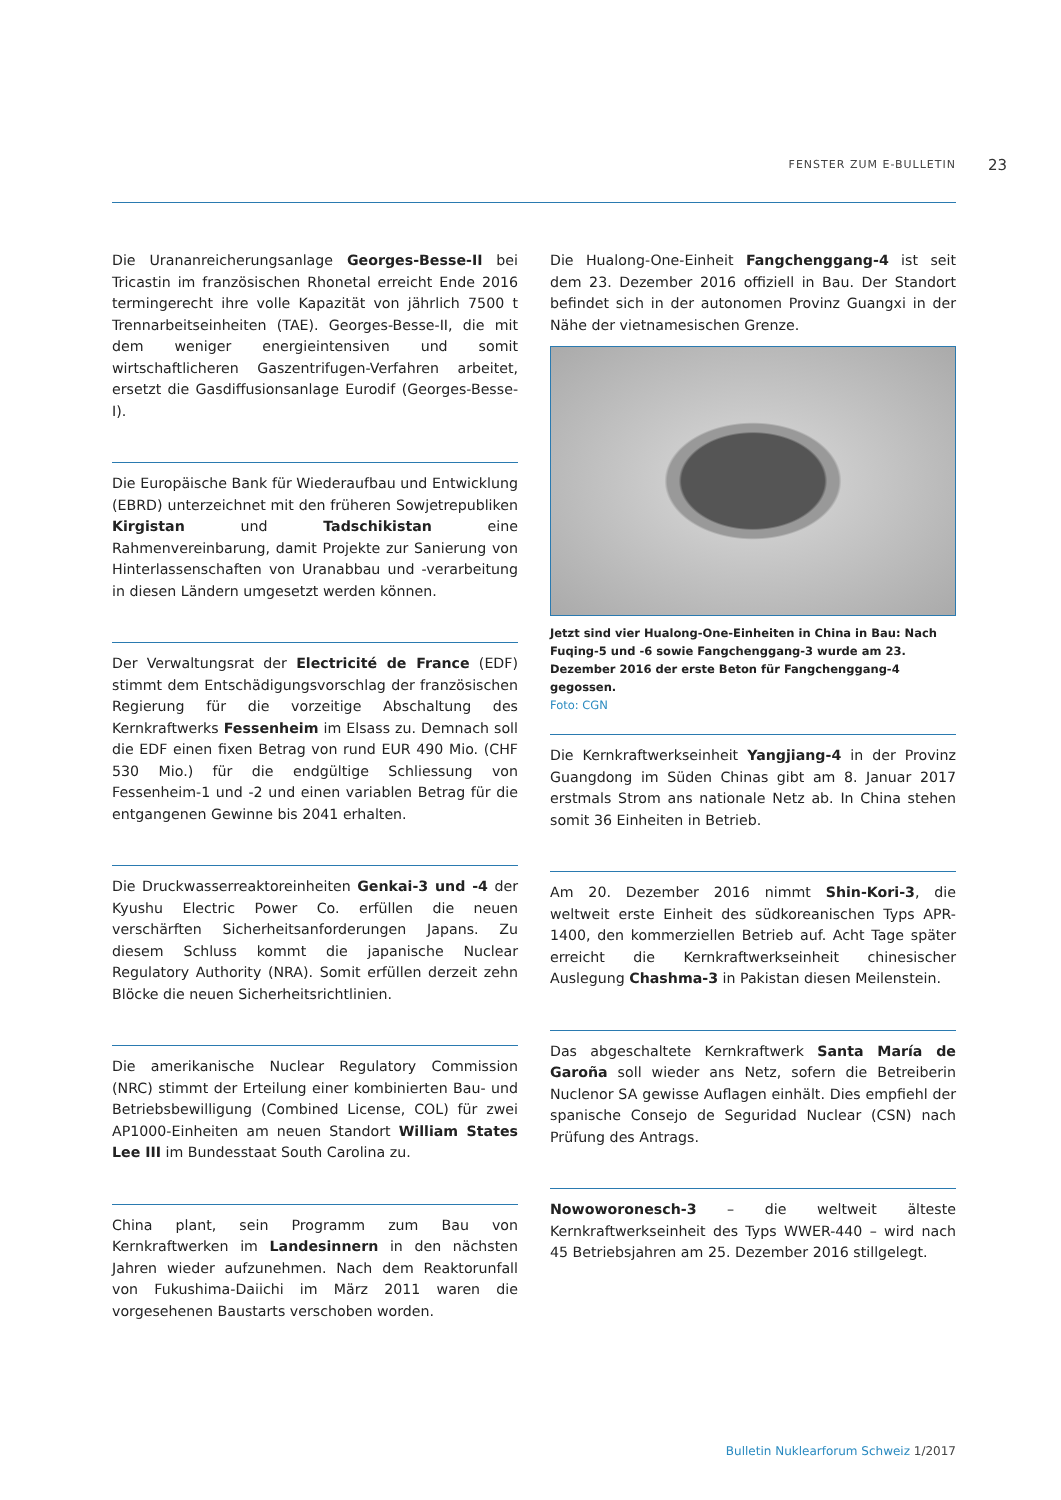FENSTER ZUM E-BULLETIN 23
Die Urananreicherungsanlage Georges-Besse-II bei Tricastin im französischen Rhonetal erreicht Ende 2016 termingerecht ihre volle Kapazität von jährlich 7500 t Trennarbeitseinheiten (TAE). Georges-Besse-II, die mit dem weniger energieintensiven und somit wirtschaftlicheren Gaszentrifugen-Verfahren arbeitet, ersetzt die Gasdiffusionsanlage Eurodif (Georges-Besse-I).
Die Europäische Bank für Wiederaufbau und Entwicklung (EBRD) unterzeichnet mit den früheren Sowjetrepubliken Kirgistan und Tadschikistan eine Rahmenvereinbarung, damit Projekte zur Sanierung von Hinterlassenschaften von Uranabbau und -verarbeitung in diesen Ländern umgesetzt werden können.
Der Verwaltungsrat der Electricité de France (EDF) stimmt dem Entschädigungsvorschlag der französischen Regierung für die vorzeitige Abschaltung des Kernkraftwerks Fessenheim im Elsass zu. Demnach soll die EDF einen fixen Betrag von rund EUR 490 Mio. (CHF 530 Mio.) für die endgültige Schliessung von Fessenheim-1 und -2 und einen variablen Betrag für die entgangenen Gewinne bis 2041 erhalten.
Die Druckwasserreaktoreinheiten Genkai-3 und -4 der Kyushu Electric Power Co. erfüllen die neuen verschärften Sicherheitsanforderungen Japans. Zu diesem Schluss kommt die japanische Nuclear Regulatory Authority (NRA). Somit erfüllen derzeit zehn Blöcke die neuen Sicherheitsrichtlinien.
Die amerikanische Nuclear Regulatory Commission (NRC) stimmt der Erteilung einer kombinierten Bau- und Betriebsbewilligung (Combined License, COL) für zwei AP1000-Einheiten am neuen Standort William States Lee III im Bundesstaat South Carolina zu.
China plant, sein Programm zum Bau von Kernkraftwerken im Landesinnern in den nächsten Jahren wieder aufzunehmen. Nach dem Reaktorunfall von Fukushima-Daiichi im März 2011 waren die vorgesehenen Baustarts verschoben worden.
Die Hualong-One-Einheit Fangchenggang-4 ist seit dem 23. Dezember 2016 offiziell in Bau. Der Standort befindet sich in der autonomen Provinz Guangxi in der Nähe der vietnamesischen Grenze.
Jetzt sind vier Hualong-One-Einheiten in China in Bau: Nach Fuqing-5 und -6 sowie Fangchenggang-3 wurde am 23. Dezember 2016 der erste Beton für Fangchenggang-4 gegossen.
Foto: CGN
Die Kernkraftwerkseinheit Yangjiang-4 in der Provinz Guangdong im Süden Chinas gibt am 8. Januar 2017 erstmals Strom ans nationale Netz ab. In China stehen somit 36 Einheiten in Betrieb.
Am 20. Dezember 2016 nimmt Shin-Kori-3, die weltweit erste Einheit des südkoreanischen Typs APR-1400, den kommerziellen Betrieb auf. Acht Tage später erreicht die Kernkraftwerkseinheit chinesischer Auslegung Chashma-3 in Pakistan diesen Meilenstein.
Das abgeschaltete Kernkraftwerk Santa María de Garoña soll wieder ans Netz, sofern die Betreiberin Nuclenor SA gewisse Auflagen einhält. Dies empfiehl der spanische Consejo de Seguridad Nuclear (CSN) nach Prüfung des Antrags.
Nowoworonesch-3 – die weltweit älteste Kernkraftwerkseinheit des Typs WWER-440 – wird nach 45 Betriebsjahren am 25. Dezember 2016 stillgelegt.
Bulletin Nuklearforum Schweiz 1/2017